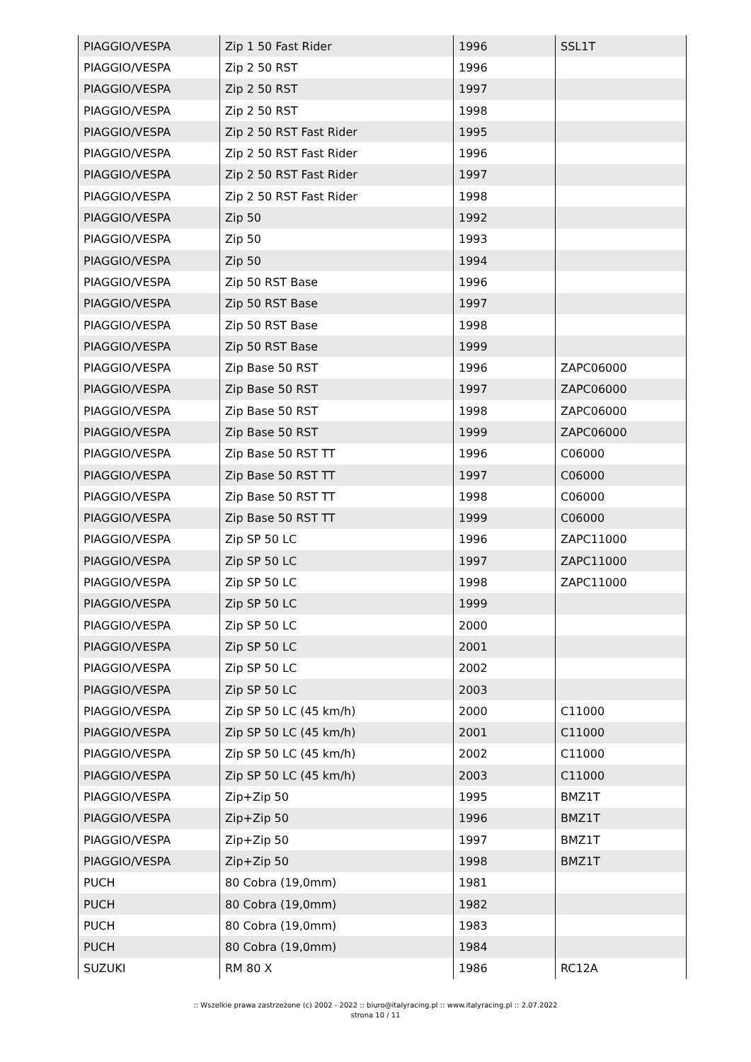| PIAGGIO/VESPA | Zip 1 50 Fast Rider | 1996 | SSL1T |
| PIAGGIO/VESPA | Zip 2 50 RST | 1996 | |
| PIAGGIO/VESPA | Zip 2 50 RST | 1997 | |
| PIAGGIO/VESPA | Zip 2 50 RST | 1998 | |
| PIAGGIO/VESPA | Zip 2 50 RST Fast Rider | 1995 | |
| PIAGGIO/VESPA | Zip 2 50 RST Fast Rider | 1996 | |
| PIAGGIO/VESPA | Zip 2 50 RST Fast Rider | 1997 | |
| PIAGGIO/VESPA | Zip 2 50 RST Fast Rider | 1998 | |
| PIAGGIO/VESPA | Zip 50 | 1992 | |
| PIAGGIO/VESPA | Zip 50 | 1993 | |
| PIAGGIO/VESPA | Zip 50 | 1994 | |
| PIAGGIO/VESPA | Zip 50 RST Base | 1996 | |
| PIAGGIO/VESPA | Zip 50 RST Base | 1997 | |
| PIAGGIO/VESPA | Zip 50 RST Base | 1998 | |
| PIAGGIO/VESPA | Zip 50 RST Base | 1999 | |
| PIAGGIO/VESPA | Zip Base 50 RST | 1996 | ZAPC06000 |
| PIAGGIO/VESPA | Zip Base 50 RST | 1997 | ZAPC06000 |
| PIAGGIO/VESPA | Zip Base 50 RST | 1998 | ZAPC06000 |
| PIAGGIO/VESPA | Zip Base 50 RST | 1999 | ZAPC06000 |
| PIAGGIO/VESPA | Zip Base 50 RST TT | 1996 | C06000 |
| PIAGGIO/VESPA | Zip Base 50 RST TT | 1997 | C06000 |
| PIAGGIO/VESPA | Zip Base 50 RST TT | 1998 | C06000 |
| PIAGGIO/VESPA | Zip Base 50 RST TT | 1999 | C06000 |
| PIAGGIO/VESPA | Zip SP 50 LC | 1996 | ZAPC11000 |
| PIAGGIO/VESPA | Zip SP 50 LC | 1997 | ZAPC11000 |
| PIAGGIO/VESPA | Zip SP 50 LC | 1998 | ZAPC11000 |
| PIAGGIO/VESPA | Zip SP 50 LC | 1999 | |
| PIAGGIO/VESPA | Zip SP 50 LC | 2000 | |
| PIAGGIO/VESPA | Zip SP 50 LC | 2001 | |
| PIAGGIO/VESPA | Zip SP 50 LC | 2002 | |
| PIAGGIO/VESPA | Zip SP 50 LC | 2003 | |
| PIAGGIO/VESPA | Zip SP 50 LC (45 km/h) | 2000 | C11000 |
| PIAGGIO/VESPA | Zip SP 50 LC (45 km/h) | 2001 | C11000 |
| PIAGGIO/VESPA | Zip SP 50 LC (45 km/h) | 2002 | C11000 |
| PIAGGIO/VESPA | Zip SP 50 LC (45 km/h) | 2003 | C11000 |
| PIAGGIO/VESPA | Zip+Zip 50 | 1995 | BMZ1T |
| PIAGGIO/VESPA | Zip+Zip 50 | 1996 | BMZ1T |
| PIAGGIO/VESPA | Zip+Zip 50 | 1997 | BMZ1T |
| PIAGGIO/VESPA | Zip+Zip 50 | 1998 | BMZ1T |
| PUCH | 80 Cobra (19,0mm) | 1981 | |
| PUCH | 80 Cobra (19,0mm) | 1982 | |
| PUCH | 80 Cobra (19,0mm) | 1983 | |
| PUCH | 80 Cobra (19,0mm) | 1984 | |
| SUZUKI | RM 80 X | 1986 | RC12A |
:: Wszelkie prawa zastrzeżone (c) 2002 - 2022 :: biuro@italyracing.pl :: www.italyracing.pl :: 2.07.2022
strona 10 / 11